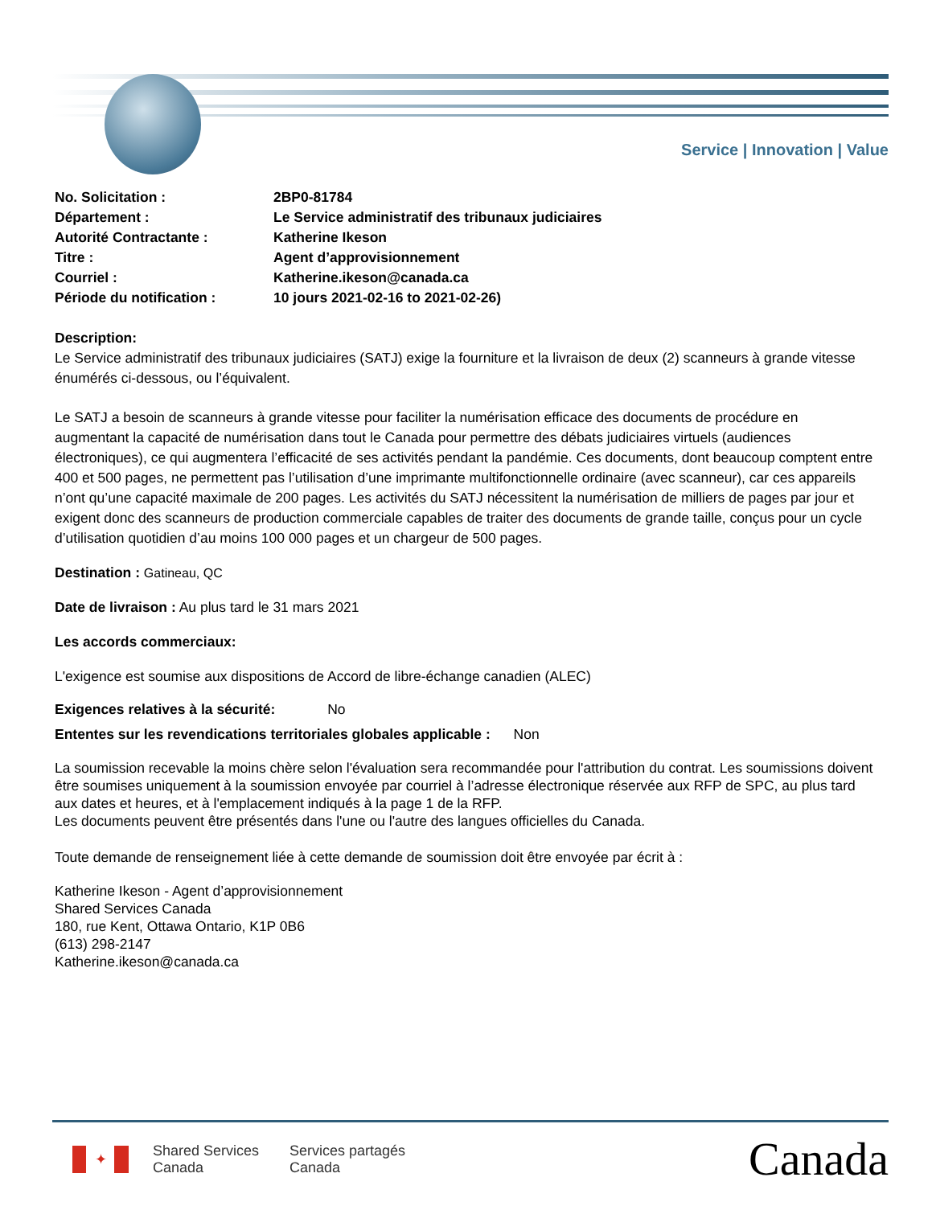Service | Innovation | Value
| No. Solicitation : | 2BP0-81784 |
| Département : | Le Service administratif des tribunaux judiciaires |
| Autorité Contractante : | Katherine Ikeson |
| Titre : | Agent d’approvisionnement |
| Courriel : | Katherine.ikeson@canada.ca |
| Période du notification : | 10 jours 2021-02-16 to 2021-02-26) |
Description:
Le Service administratif des tribunaux judiciaires (SATJ) exige la fourniture et la livraison de deux (2) scanneurs à grande vitesse énumérés ci-dessous, ou l’équivalent.
Le SATJ a besoin de scanneurs à grande vitesse pour faciliter la numérisation efficace des documents de procédure en augmentant la capacité de numérisation dans tout le Canada pour permettre des débats judiciaires virtuels (audiences électroniques), ce qui augmentera l’efficacité de ses activités pendant la pandémie. Ces documents, dont beaucoup comptent entre 400 et 500 pages, ne permettent pas l’utilisation d’une imprimante multifonctionnelle ordinaire (avec scanneur), car ces appareils n’ont qu’une capacité maximale de 200 pages. Les activités du SATJ nécessitent la numérisation de milliers de pages par jour et exigent donc des scanneurs de production commerciale capables de traiter des documents de grande taille, conçus pour un cycle d’utilisation quotidien d’au moins 100 000 pages et un chargeur de 500 pages.
Destination : Gatineau, QC
Date de livraison : Au plus tard le 31 mars 2021
Les accords commerciaux:
L'exigence est soumise aux dispositions de Accord de libre-échange canadien (ALEC)
Exigences relatives à la sécurité: No
Ententes sur les revendications territoriales globales applicable : Non
La soumission recevable la moins chère selon l'évaluation sera recommandée pour l'attribution du contrat. Les soumissions doivent être soumises uniquement à la soumission envoyée par courriel à l’adresse électronique réservée aux RFP de SPC, au plus tard aux dates et heures, et à l'emplacement indiqués à la page 1 de la RFP.
Les documents peuvent être présentés dans l'une ou l'autre des langues officielles du Canada.
Toute demande de renseignement liée à cette demande de soumission doit être envoyée par écrit à :
Katherine Ikeson - Agent d’approvisionnement
Shared Services Canada
180, rue Kent, Ottawa Ontario, K1P 0B6
(613) 298-2147
Katherine.ikeson@canada.ca
✦
Shared Services
Canada
Services partagés
Canada
Canada